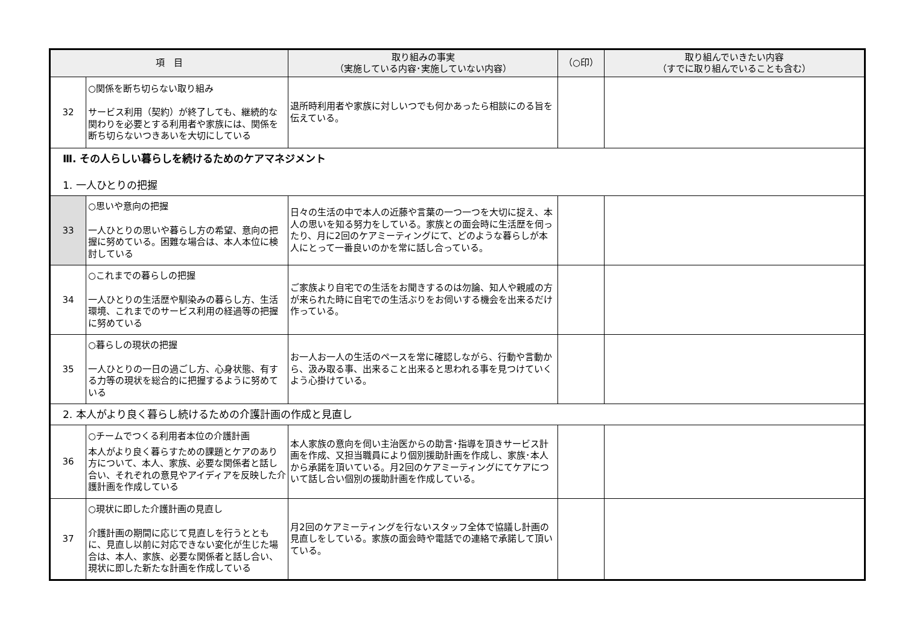| 項 目 | | 取り組みの事実 （実施している内容･実施していない内容） | （○印） | 取り組んでいきたい内容 （すでに取り組んでいることも含む） |
| --- | --- | --- | --- | --- |
| 32 | ○関係を断ち切らない取り組み サービス利用（契約）が終了しても、継続的な関わりを必要とする利用者や家族には、関係を断ち切らないつきあいを大切にしている | 退所時利用者や家族に対しいつでも何かあったら相談にのる旨を伝えている。 | | |
| Ⅲ. その人らしい暮らしを続けるためのケアマネジメント 1. 一人ひとりの把握 | | | | |
| 33 | ○思いや意向の把握 一人ひとりの思いや暮らし方の希望、意向の把握に努めている。困難な場合は、本人本位に検討している | 日々の生活の中で本人の近藤や言葉の一つ一つを大切に捉え、本人の思いを知る努力をしている。家族との面会時に生活歴を伺ったり、月に2回のケアミーティングにて、どのような暮らしが本人にとって一番良いのかを常に話し合っている。 | | |
| 34 | ○これまでの暮らしの把握 一人ひとりの生活歴や馴染みの暮らし方、生活環境、これまでのサービス利用の経過等の把握に努めている | ご家族より自宅での生活をお聞きするのは勿論、知人や親戚の方が来られた時に自宅での生活ぶりをお伺いする機会を出来るだけ作っている。 | | |
| 35 | ○暮らしの現状の把握 一人ひとりの一日の過ごし方、心身状態、有する力等の現状を総合的に把握するように努めている | お一人お一人の生活のペースを常に確認しながら、行動や言動から、汲み取る事、出来ること出来ると思われる事を見つけていくよう心掛けている。 | | |
| 2. 本人がより良く暮らし続けるための介護計画の作成と見直し | | | | |
| 36 | ○チームでつくる利用者本位の介護計画 本人がより良く暮らすための課題とケアのあり方について、本人、家族、必要な関係者と話し合い、それぞれの意見やアイディアを反映した介護計画を作成している | 本人家族の意向を伺い主治医からの助言･指導を頂きサービス計画を作成、又担当職員により個別援助計画を作成し、家族･本人から承諾を頂いている。月2回のケアミーティングにてケアについて話し合い個別の援助計画を作成している。 | | |
| 37 | ○現状に即した介護計画の見直し 介護計画の期間に応じて見直しを行うとともに、見直し以前に対応できない変化が生じた場合は、本人、家族、必要な関係者と話し合い、現状に即した新たな計画を作成している | 月2回のケアミーティングを行ないスタッフ全体で協議し計画の見直しをしている。家族の面会時や電話での連絡で承諾して頂いている。 | | |